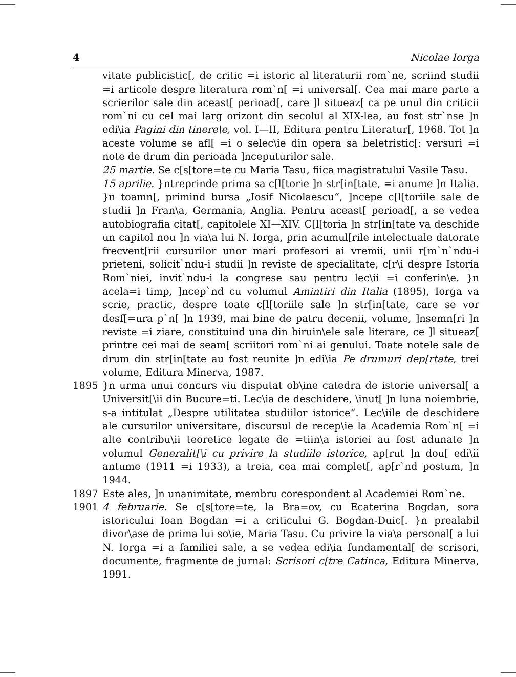4 Nicolae Iorga
vitate publicistic[, de critic =i istoric al literaturii rom`ne, scriind studii =i articole despre literatura rom`n[ =i universal[. Cea mai mare parte a scrierilor sale din aceast[ perioad[, care ]l situeaz[ ca pe unul din criticii rom`ni cu cel mai larg orizont din secolul al XIX-lea, au fost str`nse ]n edi\ia Pagini din tinere\e, vol. I—II, Editura pentru Literatur[, 1968. Tot ]n aceste volume se afl[ =i o selec\ie din opera sa beletristic[: versuri =i note de drum din perioada ]nceputurilor sale.
25 martie. Se c[s[tore=te cu Maria Tasu, fiica magistratului Vasile Tasu.
15 aprilie. }ntreprinde prima sa c[l[torie ]n str[in[tate, =i anume ]n Italia. }n toamn[, primind bursa „Iosif Nicolaescu“, ]ncepe c[l[toriile sale de studii ]n Fran\a, Germania, Anglia. Pentru aceast[ perioad[, a se vedea autobiografia citat[, capitolele XI—XIV. C[l[toria ]n str[in[tate va deschide un capitol nou ]n via\a lui N. Iorga, prin acumul[rile intelectuale datorate frecvent[rii cursurilor unor mari profesori ai vremii, unii r[m`n`ndu-i prieteni, solicit`ndu-i studii ]n reviste de specialitate, c[r\i despre Istoria Rom`niei, invit`ndu-i la congrese sau pentru lec\ii =i conferin\e. }n acela=i timp, ]ncep`nd cu volumul Amintiri din Italia (1895), Iorga va scrie, practic, despre toate c[l[toriile sale ]n str[in[tate, care se vor desf[=ura p`n[ ]n 1939, mai bine de patru decenii, volume, ]nsemn[ri ]n reviste =i ziare, constituind una din biruin\ele sale literare, ce ]l situeaz[ printre cei mai de seam[ scriitori rom`ni ai genului. Toate notele sale de drum din str[in[tate au fost reunite ]n edi\ia Pe drumuri dep[rtate, trei volume, Editura Minerva, 1987.
1895 }n urma unui concurs viu disputat ob\ine catedra de istorie universal[ a Universit[\ii din Bucure=ti. Lec\ia de deschidere, \inut[ ]n luna noiembrie, s-a intitulat „Despre utilitatea studiilor istorice“. Lec\iile de deschidere ale cursurilor universitare, discursul de recep\ie la Academia Rom`n[ =i alte contribu\ii teoretice legate de =tiin\a istoriei au fost adunate ]n volumul Generalit[\i cu privire la studiile istorice, ap[rut ]n dou[ edi\ii antume (1911 =i 1933), a treia, cea mai complet[, ap[r`nd postum, ]n 1944.
1897 Este ales, ]n unanimitate, membru corespondent al Academiei Rom`ne.
1901 4 februarie. Se c[s[tore=te, la Bra=ov, cu Ecaterina Bogdan, sora istoricului Ioan Bogdan =i a criticului G. Bogdan-Duic[. }n prealabil divor\ase de prima lui so\ie, Maria Tasu. Cu privire la via\a personal[ a lui N. Iorga =i a familiei sale, a se vedea edi\ia fundamental[ de scrisori, documente, fragmente de jurnal: Scrisori c[tre Catinca, Editura Minerva, 1991.